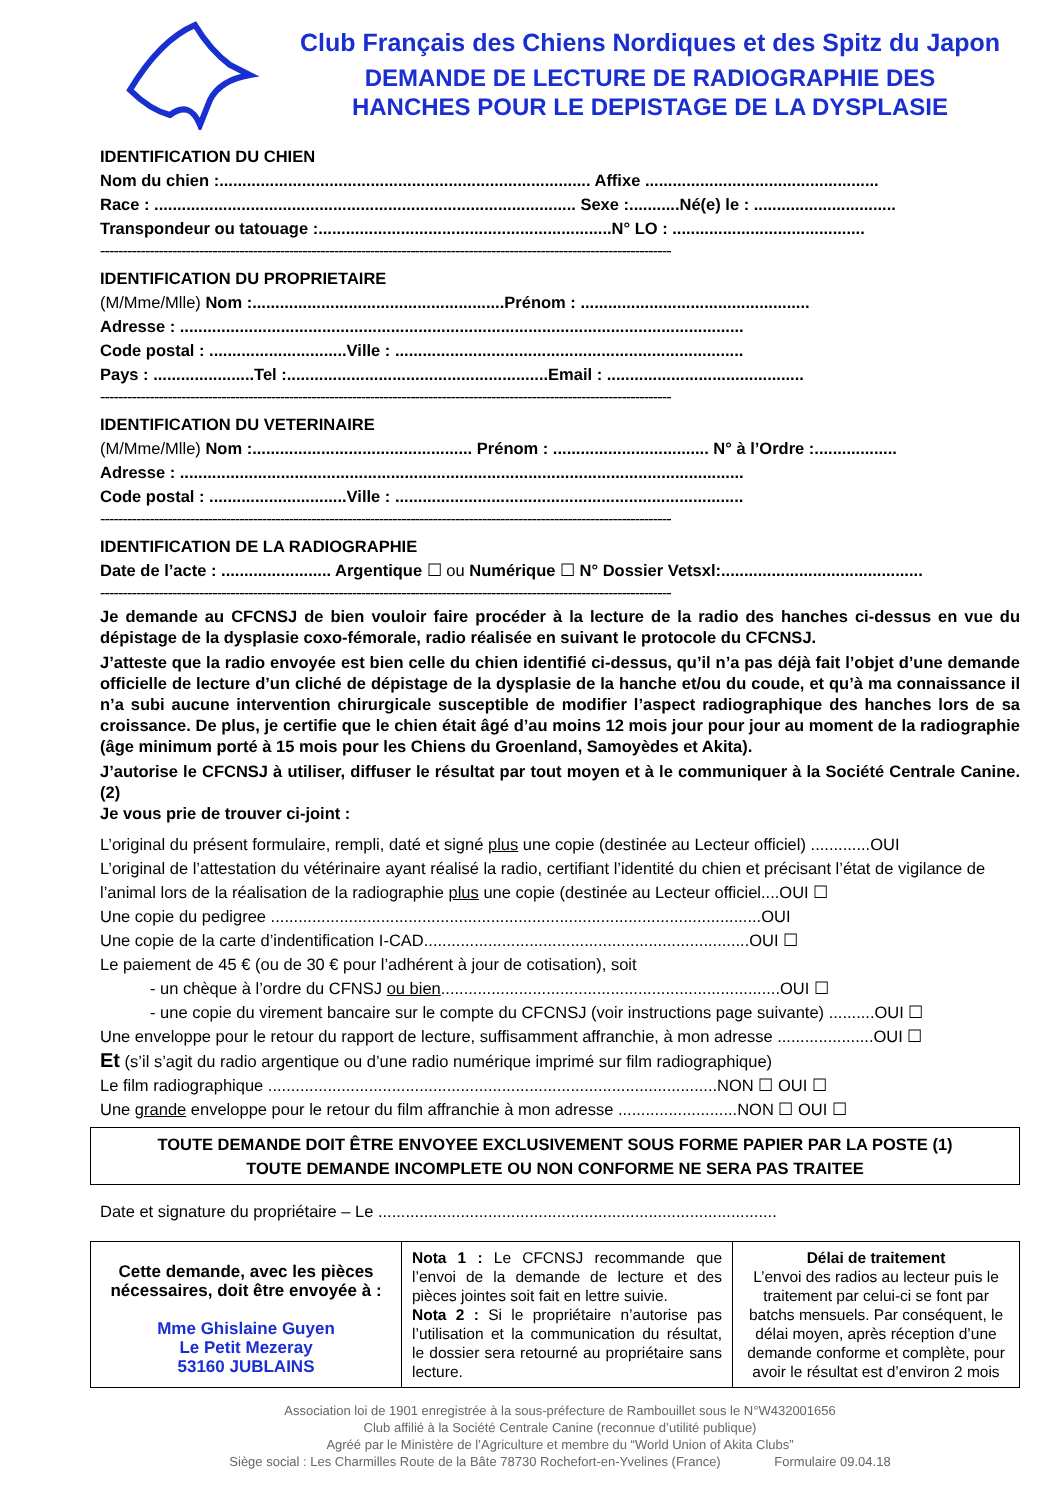Club Français des Chiens Nordiques et des Spitz du Japon
DEMANDE DE LECTURE DE RADIOGRAPHIE DES
HANCHES POUR LE DEPISTAGE DE LA DYSPLASIE
IDENTIFICATION DU CHIEN
Nom du chien :................................................................................. Affixe ...................................................
Race : ............................................................................................ Sexe :...........Né(e) le : ...............................
Transpondeur ou tatouage :................................................................N° LO : ..........................................
-------------------------------------------------------------------------------------------------------------------------------
IDENTIFICATION DU PROPRIETAIRE
(M/Mme/Mlle) Nom :.......................................................Prénom : ..................................................
Adresse : ...........................................................................................................................
Code postal : ..............................Ville : ............................................................................
Pays : ......................Tel :.........................................................Email : ...........................................
-------------------------------------------------------------------------------------------------------------------------------
IDENTIFICATION DU VETERINAIRE
(M/Mme/Mlle) Nom :................................................ Prénom : .................................. N° à l’Ordre :..................
Adresse : ...........................................................................................................................
Code postal : ..............................Ville : ............................................................................
-------------------------------------------------------------------------------------------------------------------------------
IDENTIFICATION DE LA RADIOGRAPHIE
Date de l’acte : ........................ Argentique ☐ ou Numérique ☐ N° Dossier Vetsxl:............................................
-------------------------------------------------------------------------------------------------------------------------------
Je demande au CFCNSJ de bien vouloir faire procéder à la lecture de la radio des hanches ci-dessus en vue du dépistage de la dysplasie coxo-fémorale, radio réalisée en suivant le protocole du CFCNSJ.
J’atteste que la radio envoyée est bien celle du chien identifié ci-dessus, qu’il n’a pas déjà fait l’objet d’une demande officielle de lecture d’un cliché de dépistage de la dysplasie de la hanche et/ou du coude, et qu’à ma connaissance il n’a subi aucune intervention chirurgicale susceptible de modifier l’aspect radiographique des hanches lors de sa croissance. De plus, je certifie que le chien était âgé d’au moins 12 mois jour pour jour au moment de la radiographie (âge minimum porté à 15 mois pour les Chiens du Groenland, Samoyèdes et Akita).
J’autorise le CFCNSJ à utiliser, diffuser le résultat par tout moyen et à le communiquer à la Société Centrale Canine. (2)
Je vous prie de trouver ci-joint :
L’original du présent formulaire, rempli, daté et signé plus une copie (destinée au Lecteur officiel) .............OUI
L’original de l’attestation du vétérinaire ayant réalisé la radio, certifiant l’identité du chien et précisant l’état de vigilance de l’animal lors de la réalisation de la radiographie plus une copie (destinée au Lecteur officiel....OUI ☐
Une copie du pedigree ...........................................................................................................OUI
Une copie de la carte d’indentification I-CAD.......................................................................OUI ☐
Le paiement de 45 € (ou de 30 € pour l’adhérent à jour de cotisation), soit
- un chèque à l’ordre du CFNSJ ou bien..........................................................................OUI ☐
- une copie du virement bancaire sur le compte du CFCNSJ (voir instructions page suivante) ..........OUI ☐
Une enveloppe pour le retour du rapport de lecture, suffisamment affranchie, à mon adresse .....................OUI ☐
Et (s’il s’agit du radio argentique ou d’une radio numérique imprimé sur film radiographique)
Le film radiographique ..................................................................................................NON ☐ OUI ☐
Une grande enveloppe pour le retour du film affranchie à mon adresse ..........................NON ☐ OUI ☐
TOUTE DEMANDE DOIT ÊTRE ENVOYEE EXCLUSIVEMENT SOUS FORME PAPIER PAR LA POSTE (1)
TOUTE DEMANDE INCOMPLETE OU NON CONFORME NE SERA PAS TRAITEE
Date et signature du propriétaire – Le .......................................................................................
| Cette demande, avec les pièces nécessaires, doit être envoyée à : Mme Ghislaine Guyen Le Petit Mezeray 53160 JUBLAINS | Nota 1 : Le CFCNSJ recommande que l’envoi de la demande de lecture et des pièces jointes soit fait en lettre suivie. Nota 2 : Si le propriétaire n’autorise pas l’utilisation et la communication du résultat, le dossier sera retourné au propriétaire sans lecture. | Délai de traitement L’envoi des radios au lecteur puis le traitement par celui-ci se font par batchs mensuels. Par conséquent, le délai moyen, après réception d’une demande conforme et complète, pour avoir le résultat est d’environ 2 mois |
Association loi de 1901 enregistrée à la sous-préfecture de Rambouillet sous le N°W432001656
Club affilié à la Société Centrale Canine (reconnue d’utilité publique)
Agréé par le Ministère de l’Agriculture et membre du “World Union of Akita Clubs”
Siège social : Les Charmilles Route de la Bâte 78730 Rochefort-en-Yvelines (France) Formulaire 09.04.18